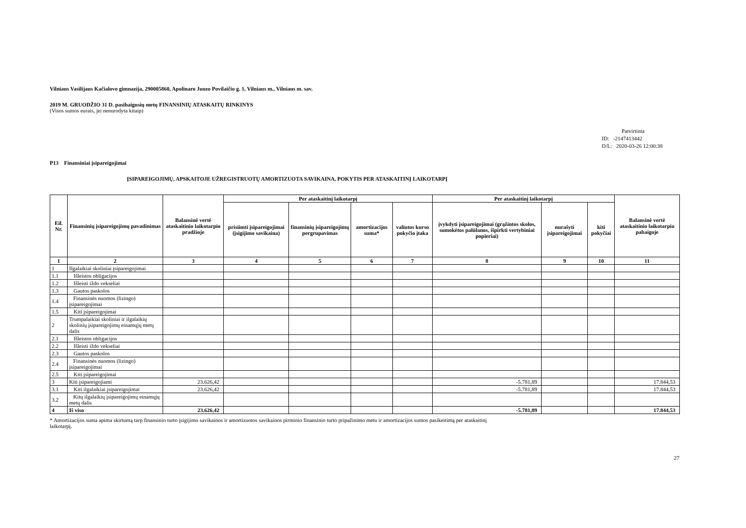Vilniaus Vasilijaus Kačialovo gimnazija, 290005860, Apolinaro Juozo Povilaičio g. 1, Vilniaus m., Vilniaus m. sav.
2019 M. GRUODŽIO 31 D. pasibaigusių metų FINANSINIŲ ATASKAITŲ RINKINYS
(Visos sumos eurais, jei nenurodyta kitaip)
Patvirtinta
ID: -2147413442
D/L: 2020-03-26 12:00:38
P13 Finansiniai įsipareigojimai
ĮSIPAREIGOJIMŲ, APSKAITOJE UŽREGISTRUOTŲ AMORTIZUOTA SAVIKAINA, POKYTIS PER ATASKAITINĮ LAIKOTARPĮ
| Eil. Nr. | Finansinių įsipareigojimų pavadinimas | Balansinė vertė ataskaitinio laikotarpio pradžioje | Per ataskaitinį laikotarpį | | | | Per ataskaitinį laikotarpį | | | Balansinė vertė ataskaitinio laikotarpio pabaigoje |
| --- | --- | --- | --- | --- | --- | --- | --- | --- | --- | --- |
| | | | prisiimti įsipareigojimai (įsigijimo savikaina) | finansinių įsipareigojimų pergrupavimas | amortizacijos suma* | valiutos kurso pokyčio įtaka | įvykdyti įsipareigojimai (grąžintos skolos, sumokėtos palūlanos, išpirkti vertybiniai popieriai) | nurašyti įsipareigojimai | kiti pokyčiai | |
| 1 | 2 | 3 | 4 | 5 | 6 | 7 | 8 | 9 | 10 | 11 |
| 1 | Ilgalaikiai skoliniai įsipareigojimai | | | | | | | | | |
| 1.1 | Išleistos obligacijos | | | | | | | | | |
| 1.2 | Išleisti iždo vekseliai | | | | | | | | | |
| 1.3 | Gautos paskolos | | | | | | | | | |
| 1.4 | Finansinės nuomos (lizingo) įsipareigojimai | | | | | | | | | |
| 1.5 | Kiti įsipareigojimai | | | | | | | | | |
| 2 | Trumpalaikiai skoliniai ir ilgalaikių skolinių įsipareigojimų einamųjų metų dalis | | | | | | | | | |
| 2.1 | Išleistos obligacijos | | | | | | | | | |
| 2.2 | Išleisti iždo vekseliai | | | | | | | | | |
| 2.3 | Gautos paskolos | | | | | | | | | |
| 2.4 | Finansinės nuomos (lizingo) įsipareigojimai | | | | | | | | | |
| 2.5 | Kiti įsipareigojimai | | | | | | | | | |
| 3 | Kiti įsipareigojiami | 23.626,42 | | | | | -5.781,89 | | | 17.844,53 |
| 3.1 | Kiti ilgalaikiai įsipareigojimai | 23.626,42 | | | | | -5.781,89 | | | 17.844,53 |
| 3.2 | Kitų ilgalaikių įsipareigojimų einamųjų metų dalis | | | | | | | | | |
| 4 | Iš viso | 23.626,42 | | | | | -5.781,89 | | | 17.844,53 |
* Amortizacijos suma apima skirtumą tarp finansinio turto įsigijimo savikainos ir amortizuotos savikainos pirminio finansinio turto pripažinimo metu ir amortizacijos sumos pasikeitimą per ataskaitinį laikotarpį.
27